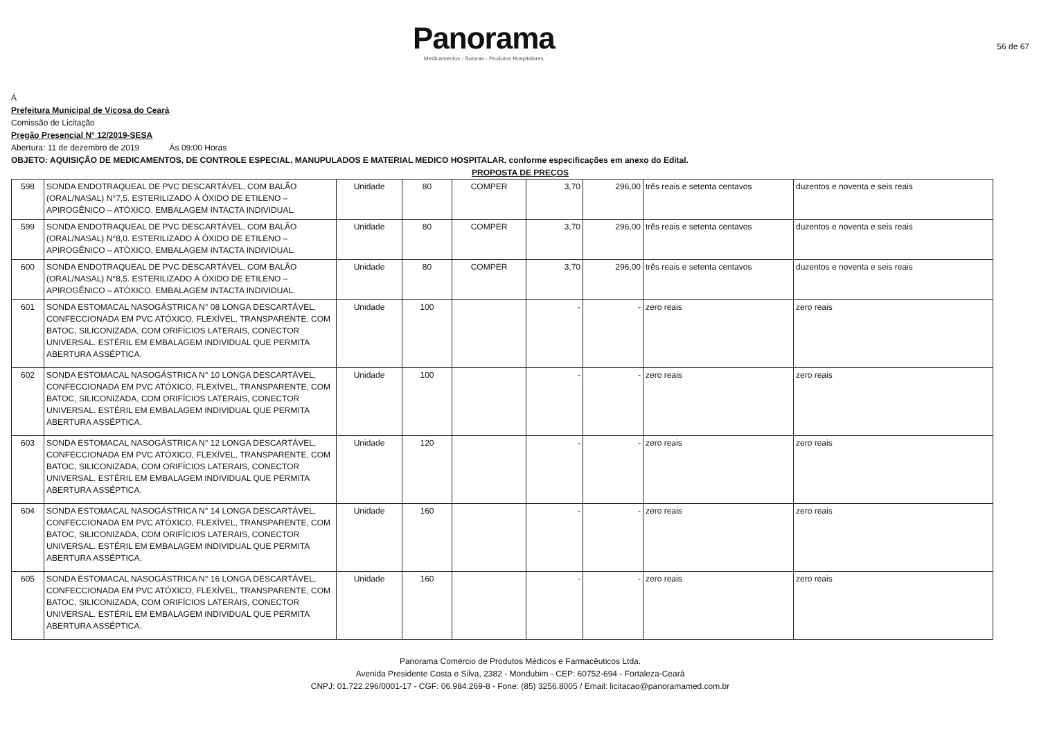Panorama
Medicamentos - Suturas - Produtos Hospitalares
56 de 67
Á
Prefeitura Municipal de Viçosa do Ceará
Comissão de Licitação
Pregão Presencial N° 12/2019-SESA
Abertura: 11 de dezembro de 2019 Ás 09:00 Horas
OBJETO: AQUISIÇÃO DE MEDICAMENTOS, DE CONTROLE ESPECIAL, MANUPULADOS E MATERIAL MEDICO HOSPITALAR, conforme especificações em anexo do Edital.
PROPOSTA DE PREÇOS
| 598 | SONDA ENDOTRAQUEAL DE PVC DESCARTÁVEL, COM BALÃO (ORAL/NASAL) N°7,5. ESTERILIZADO À ÓXIDO DE ETILENO – APIROGÊNICO – ATÓXICO. EMBALAGEM INTACTA INDIVIDUAL. | Unidade | 80 | COMPER | 3,70 | 296,00 | três reais e setenta centavos | duzentos e noventa e seis reais |
| 599 | SONDA ENDOTRAQUEAL DE PVC DESCARTÁVEL, COM BALÃO (ORAL/NASAL) N°8,0. ESTERILIZADO À ÓXIDO DE ETILENO – APIROGÊNICO – ATÓXICO. EMBALAGEM INTACTA INDIVIDUAL. | Unidade | 80 | COMPER | 3,70 | 296,00 | três reais e setenta centavos | duzentos e noventa e seis reais |
| 600 | SONDA ENDOTRAQUEAL DE PVC DESCARTÁVEL, COM BALÃO (ORAL/NASAL) N°8,5. ESTERILIZADO À ÓXIDO DE ETILENO – APIROGÊNICO – ATÓXICO. EMBALAGEM INTACTA INDIVIDUAL. | Unidade | 80 | COMPER | 3,70 | 296,00 | três reais e setenta centavos | duzentos e noventa e seis reais |
| 601 | SONDA ESTOMACAL NASOGÁSTRICA N° 08 LONGA DESCARTÁVEL, CONFECCIONADA EM PVC ATÓXICO, FLEXÍVEL, TRANSPARENTE, COM BATOC, SILICONIZADA, COM ORIFÍCIOS LATERAIS, CONECTOR UNIVERSAL. ESTÉRIL EM EMBALAGEM INDIVIDUAL QUE PERMITA ABERTURA ASSÉPTICA. | Unidade | 100 | | - | - | zero reais | zero reais |
| 602 | SONDA ESTOMACAL NASOGÁSTRICA N° 10 LONGA DESCARTÁVEL, CONFECCIONADA EM PVC ATÓXICO, FLEXÍVEL, TRANSPARENTE, COM BATOC, SILICONIZADA, COM ORIFÍCIOS LATERAIS, CONECTOR UNIVERSAL. ESTÉRIL EM EMBALAGEM INDIVIDUAL QUE PERMITA ABERTURA ASSÉPTICA. | Unidade | 100 | | - | - | zero reais | zero reais |
| 603 | SONDA ESTOMACAL NASOGÁSTRICA N° 12 LONGA DESCARTÁVEL, CONFECCIONADA EM PVC ATÓXICO, FLEXÍVEL, TRANSPARENTE, COM BATOC, SILICONIZADA, COM ORIFÍCIOS LATERAIS, CONECTOR UNIVERSAL. ESTÉRIL EM EMBALAGEM INDIVIDUAL QUE PERMITA ABERTURA ASSÉPTICA. | Unidade | 120 | | - | - | zero reais | zero reais |
| 604 | SONDA ESTOMACAL NASOGÁSTRICA N° 14 LONGA DESCARTÁVEL, CONFECCIONADA EM PVC ATÓXICO, FLEXÍVEL, TRANSPARENTE, COM BATOC, SILICONIZADA, COM ORIFÍCIOS LATERAIS, CONECTOR UNIVERSAL. ESTÉRIL EM EMBALAGEM INDIVIDUAL QUE PERMITA ABERTURA ASSÉPTICA. | Unidade | 160 | | - | - | zero reais | zero reais |
| 605 | SONDA ESTOMACAL NASOGÁSTRICA N° 16 LONGA DESCARTÁVEL, CONFECCIONADA EM PVC ATÓXICO, FLEXÍVEL, TRANSPARENTE, COM BATOC, SILICONIZADA, COM ORIFÍCIOS LATERAIS, CONECTOR UNIVERSAL. ESTÉRIL EM EMBALAGEM INDIVIDUAL QUE PERMITA ABERTURA ASSÉPTICA. | Unidade | 160 | | - | - | zero reais | zero reais |
Panorama Comércio de Produtos Médicos e Farmacêuticos Ltda.
Avenida Presidente Costa e Silva, 2382 - Mondubim - CEP: 60752-694 - Fortaleza-Ceará
CNPJ: 01.722.296/0001-17 - CGF: 06.984.269-8 - Fone: (85) 3256.8005 / Email: licitacao@panoramamed.com.br